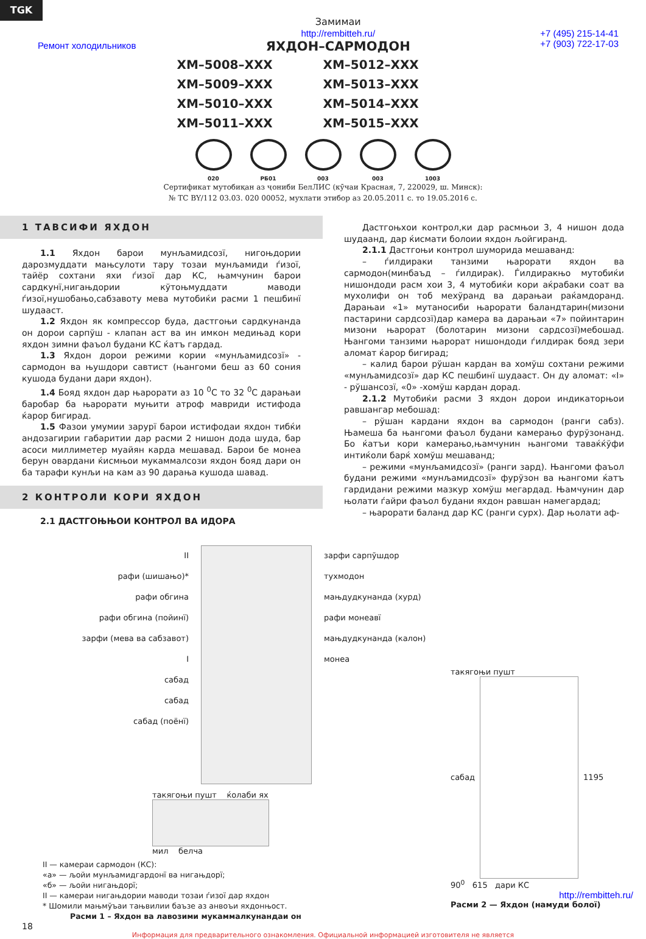TGK
Ремонт холодильников
Замимаи
http://rembitteh.ru/
ЯХДОН–САРМОДОН
+7 (495) 215-14-41
+7 (903) 722-17-03
XM–5008–XXX
XM–5012–XXX
XM–5009–XXX
XM–5013–XXX
XM–5010–XXX
XM–5014–XXX
XM–5011–XXX
XM–5015–XXX
020 РБ01 003 003 1003
Сертификат мутобиқан аз ҷониби БелЛИС (кӯчаи Красная, 7, 220029, ш. Минск):
№ ТС BY/112 03.03. 020 00052, мухлати этибор аз 20.05.2011 с. то 19.05.2016 с.
1 ТАВСИФИ ЯХДОН
1.1 Яхдон барои мунљамидсозї, нигоњдории дарозмуддати мањсулоти тару тозаи мунљамиди ѓизої, тайёр сохтани яхи ѓизої дар КС, њамчунин барои сардкунї,нигањдории кўтоњмуддати маводи ѓизої,нушобањо,сабзавоту мева мутобиќи расми 1 пешбинї шудааст.
1.2 Яхдон як компрессор буда, дастгоњи сардкунанда он дорои сарпўш - клапан аст ва ин имкон медињад кори яхдон зимни фаъол будани КС ќатъ гардад.
1.3 Яхдон дорои режими кории «мунљамидсозї» - сармодон ва њушдори савтист (њангоми беш аз 60 сония кушода будани дари яхдон).
1.4 Бояд яхдон дар њарорати аз 10 <sup>0</sup>С то 32 <sup>0</sup>С дарањаи баробар ба њарорати муњити атроф мавриди истифода ќарор бигирад.
1.5 Фазои умумии зарурї барои истифодаи яхдон тибќи андозагирии габаритии дар расми 2 нишон дода шуда, бар асоси миллиметер муайян карда мешавад. Барои бе монеа берун овардани ќисмњои мукаммалсози яхдон бояд дари он ба тарафи кунљи на кам аз 90 дарањa кушода шавад.
2 КОНТРОЛИ КОРИ ЯХДОН
2.1 ДАСТГОЊЊОИ КОНТРОЛ ВА ИДОРА
Дастгоњхои контрол,ки дар расмњои 3, 4 нишон дода шудаанд, дар ќисмати болоии яхдон љойгиранд.
2.1.1 Дастгоњи контрол шуморида мешаванд:
– ѓилдираки танзими њарорати яхдон ва сармодон(минбаъд – ѓилдирак). Ѓилдиракњо мутобиќи нишондоди расм хои 3, 4 мутобиќи кори аќрабаки соат ва мухолифи он тоб мехўранд ва дарањаи раќамдоранд. Дарањаи «1» мутаносиби њарорати баландтарин(мизони пастарини сардсозї)дар камера ва дарањаи «7» пойинтарин мизони њарорат (болотарин мизони сардсозї)мебошад. Њангоми танзими њарорат нишондоди ѓилдирак бояд зери аломат ќарор бигирад;
– калид барои рўшан кардан ва хомўш сохтани режими «мунљамидсозї» дар КС пешбинї шудааст. Он ду аломат: «I» - рўшансозї, «0» -хомўш кардан дорад.
2.1.2 Мутобиќи расми 3 яхдон дорои индикаторњои равшангар мебошад:
– рўшан кардани яхдон ва сармодон (ранги сабз). Њамеша ба њангоми фаъол будани камерањо фурўзонанд. Бо ќатъи кори камерањо,њамчунин њангоми таваќќўфи интиќоли барќ хомўш мешаванд;
– режими «мунљамидсозї» (ранги зард). Њангоми фаъол будани режими «мунљамидсозї» фурўзон ва њангоми ќатъ гардидани режими мазкур хомўш мегардад. Њамчунин дар њолати ѓайри фаъол будани яхдон равшан намегардад;
– њарорати баланд дар КС (ранги сурх). Дар њолати аф-
II
рафи (шишањо)*
рафи обгина
рафи обгина (пойинї)
зарфи (мева ва сабзавот)
I
сабад
сабад
сабад (поёнї)
зарфи сарпўшдор
тухмодон
мањдудкунанда (хурд)
рафи монеавї
мањдудкунанда (калон)
монеа
такягоњи пушт ќолаби ях
мил белча
II — камераи сармодон (КС):
«а» — љойи мунљамидгардонї ва нигањдорї;
«б» — љойи нигањдорї;
II — камераи нигањдории маводи тозаи ѓизої дар яхдон
* Шомили мањмўъаи тањвилии баъзе аз анвоъи яхдонњост.
Расми 1 – Яхдон ва лавозими мукаммалкунандаи он
такягоњи пушт
сабад 1195
90<sup>0</sup> 615 дари КС
http://rembitteh.ru/
Расми 2 — Яхдон (намуди болої)
18
Информация для предварительного ознакомления. Официальной информацией изготовителя не является